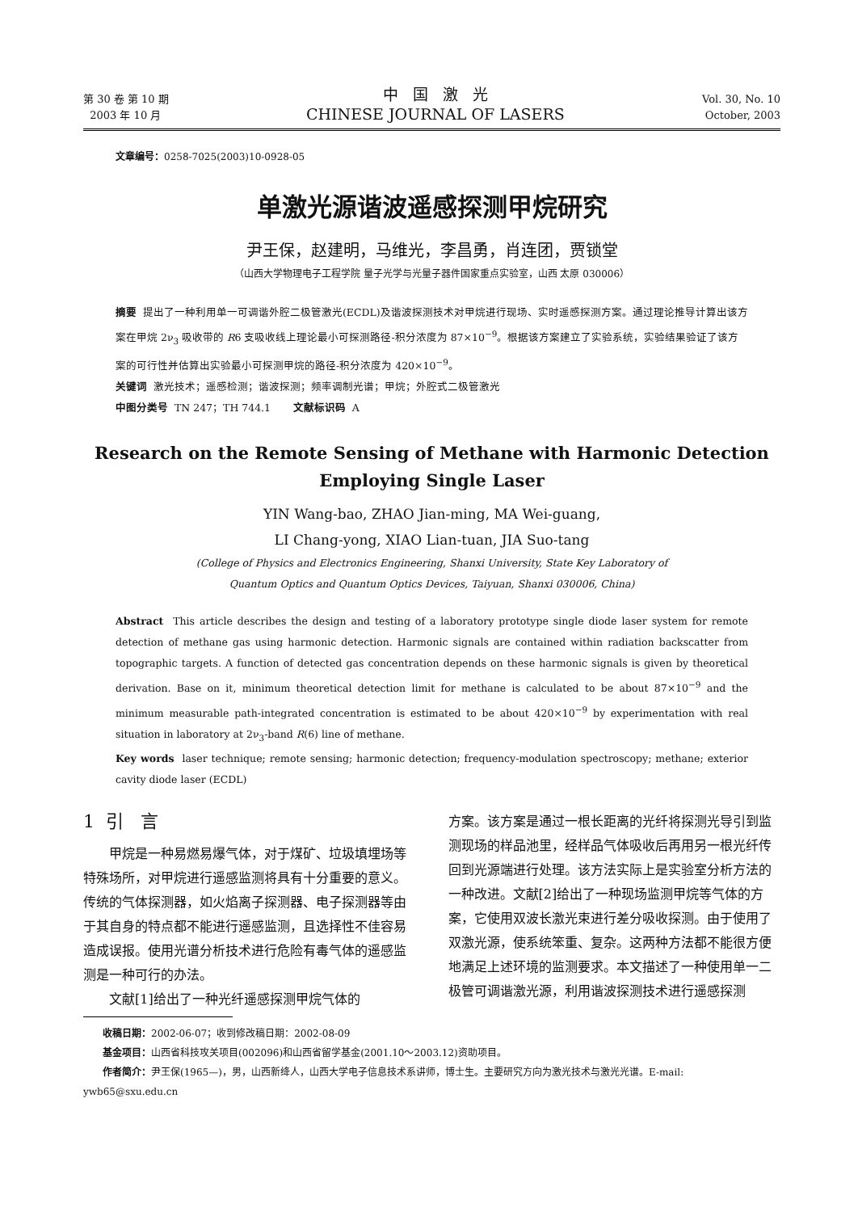第 30 卷 第 10 期
2003 年 10 月
中 国 激 光
CHINESE JOURNAL OF LASERS
Vol. 30, No. 10
October, 2003
文章编号：0258-7025(2003)10-0928-05
单激光源谐波遥感探测甲烷研究
尹王保，赵建明，马维光，李昌勇，肖连团，贾锁堂
（山西大学物理电子工程学院 量子光学与光量子器件国家重点实验室，山西 太原 030006）
摘要 提出了一种利用单一可调谐外腔二极管激光(ECDL)及谐波探测技术对甲烷进行现场、实时遥感探测方案。通过理论推导计算出该方案在甲烷 2ν<sub>3</sub> 吸收带的 R6 支吸收线上理论最小可探测路径-积分浓度为 87×10<sup>−9</sup>。根据该方案建立了实验系统，实验结果验证了该方案的可行性并估算出实验最小可探测甲烷的路径-积分浓度为 420×10<sup>−9</sup>。
关键词 激光技术；遥感检测；谐波探测；频率调制光谱；甲烷；外腔式二极管激光
中图分类号 TN 247；TH 744.1 文献标识码 A
Research on the Remote Sensing of Methane with Harmonic Detection
Employing Single Laser
YIN Wang-bao, ZHAO Jian-ming, MA Wei-guang,
LI Chang-yong, XIAO Lian-tuan, JIA Suo-tang
(College of Physics and Electronics Engineering, Shanxi University, State Key Laboratory of
Quantum Optics and Quantum Optics Devices, Taiyuan, Shanxi 030006, China)
Abstract This article describes the design and testing of a laboratory prototype single diode laser system for remote detection of methane gas using harmonic detection. Harmonic signals are contained within radiation backscatter from topographic targets. A function of detected gas concentration depends on these harmonic signals is given by theoretical derivation. Base on it, minimum theoretical detection limit for methane is calculated to be about 87×10<sup>−9</sup> and the minimum measurable path-integrated concentration is estimated to be about 420×10<sup>−9</sup> by experimentation with real situation in laboratory at 2ν<sub>3</sub>-band R(6) line of methane.
Key words laser technique; remote sensing; harmonic detection; frequency-modulation spectroscopy; methane; exterior cavity diode laser (ECDL)
1 引 言
  甲烷是一种易燃易爆气体，对于煤矿、垃圾填埋场等特殊场所，对甲烷进行遥感监测将具有十分重要的意义。传统的气体探测器，如火焰离子探测器、电子探测器等由于其自身的特点都不能进行遥感监测，且选择性不佳容易造成误报。使用光谱分析技术进行危险有毒气体的遥感监测是一种可行的办法。
  文献[1]给出了一种光纤遥感探测甲烷气体的
方案。该方案是通过一根长距离的光纤将探测光导引到监测现场的样品池里，经样品气体吸收后再用另一根光纤传回到光源端进行处理。该方法实际上是实验室分析方法的一种改进。文献[2]给出了一种现场监测甲烷等气体的方案，它使用双波长激光束进行差分吸收探测。由于使用了双激光源，使系统笨重、复杂。这两种方法都不能很方便地满足上述环境的监测要求。本文描述了一种使用单一二极管可调谐激光源，利用谐波探测技术进行遥感探测
  收稿日期：2002-06-07；收到修改稿日期：2002-08-09
  基金项目：山西省科技攻关项目(002096)和山西省留学基金(2001.10～2003.12)资助项目。
  作者简介：尹王保(1965—)，男，山西新绛人，山西大学电子信息技术系讲师，博士生。主要研究方向为激光技术与激光光谱。E-mail: ywb65@sxu.edu.cn